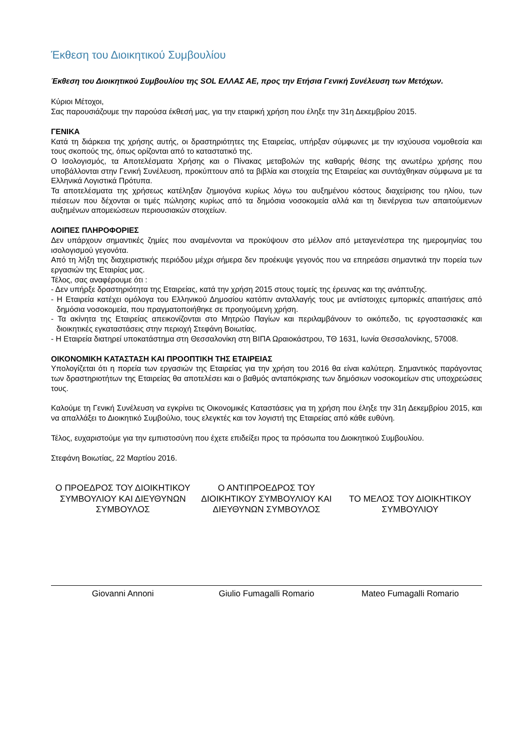Έκθεση του Διοικητικού Συμβουλίου
Έκθεση του Διοικητικού Συμβουλίου της SOL ΕΛΛΑΣ ΑΕ, προς την Ετήσια Γενική Συνέλευση των Μετόχων.
Κύριοι Μέτοχοι,
Σας παρουσιάζουμε την παρούσα έκθεσή μας, για την εταιρική χρήση που έληξε την 31η Δεκεμβρίου 2015.
ΓΕΝΙΚΑ
Κατά τη διάρκεια της χρήσης αυτής, οι δραστηριότητες της Εταιρείας, υπήρξαν σύμφωνες με την ισχύουσα νομοθεσία και τους σκοπούς της, όπως ορίζονται από το καταστατικό της.
Ο Ισολογισμός, τα Αποτελέσματα Χρήσης και ο Πίνακας μεταβολών της καθαρής θέσης της ανωτέρω χρήσης που υποβάλλονται στην Γενική Συνέλευση, προκύπτουν από τα βιβλία και στοιχεία της Εταιρείας και συντάχθηκαν σύμφωνα με τα Ελληνικά Λογιστικά Πρότυπα.
Τα αποτελέσματα της χρήσεως κατέληξαν ζημιογόνα κυρίως λόγω του αυξημένου κόστους διαχείρισης του ηλίου, των πιέσεων που δέχονται οι τιμές πώλησης κυρίως από τα δημόσια νοσοκομεία αλλά και τη διενέργεια των απαιτούμενων αυξημένων απομειώσεων περιουσιακών στοιχείων.
ΛΟΙΠΕΣ ΠΛΗΡΟΦΟΡΙΕΣ
Δεν υπάρχουν σημαντικές ζημίες που αναμένονται να προκύψουν στο μέλλον από μεταγενέστερα της ημερομηνίας του ισολογισμού γεγονότα.
Από τη λήξη της διαχειριστικής περιόδου μέχρι σήμερα δεν προέκυψε γεγονός που να επηρεάσει σημαντικά την πορεία των εργασιών της Εταιρίας μας.
Τέλος, σας αναφέρουμε ότι :
- Δεν υπήρξε δραστηριότητα της Εταιρείας, κατά την χρήση 2015 στους τομείς της έρευνας και της ανάπτυξης.
- Η Εταιρεία κατέχει ομόλογα του Ελληνικού Δημοσίου κατόπιν ανταλλαγής τους με αντίστοιχες εμπορικές απαιτήσεις από δημόσια νοσοκομεία, που πραγματοποιήθηκε σε προηγούμενη χρήση.
- Τα ακίνητα της Εταιρείας απεικονίζονται στο Μητρώο Παγίων και περιλαμβάνουν το οικόπεδο, τις εργοστασιακές και διοικητικές εγκαταστάσεις στην περιοχή Στεφάνη Βοιωτίας.
- Η Εταιρεία διατηρεί υποκατάστημα στη Θεσσαλονίκη στη ΒΙΠΑ Ωραιοκάστρου, ΤΘ 1631, Ιωνία Θεσσαλονίκης, 57008.
ΟΙΚΟΝΟΜΙΚΗ ΚΑΤΑΣΤΑΣΗ ΚΑΙ ΠΡΟΟΠΤΙΚΗ ΤΗΣ ΕΤΑΙΡΕΙΑΣ
Υπολογίζεται ότι η πορεία των εργασιών της Εταιρείας για την χρήση του 2016 θα είναι καλύτερη. Σημαντικός παράγοντας των δραστηριοτήτων της Εταιρείας θα αποτελέσει και ο βαθμός ανταπόκρισης των δημόσιων νοσοκομείων στις υποχρεώσεις τους.
Καλούμε τη Γενική Συνέλευση να εγκρίνει τις Οικονομικές Καταστάσεις για τη χρήση που έληξε την 31η Δεκεμβρίου 2015, και να απαλλάξει το Διοικητικό Συμβούλιο, τους ελεγκτές και τον λογιστή της Εταιρείας από κάθε ευθύνη.
Τέλος, ευχαριστούμε για την εμπιστοσύνη που έχετε επιδείξει προς τα πρόσωπα του Διοικητικού Συμβουλίου.
Στεφάνη Βοιωτίας, 22 Μαρτίου 2016.
Ο ΠΡΟΕΔΡΟΣ ΤΟΥ ΔΙΟΙΚΗΤΙΚΟΥ ΣΥΜΒΟΥΛΙΟΥ ΚΑΙ ΔΙΕΥΘΥΝΩΝ ΣΥΜΒΟΥΛΟΣ
Ο ΑΝΤΙΠΡΟΕΔΡΟΣ ΤΟΥ ΔΙΟΙΚΗΤΙΚΟΥ ΣΥΜΒΟΥΛΙΟΥ ΚΑΙ ΔΙΕΥΘΥΝΩΝ ΣΥΜΒΟΥΛΟΣ
ΤΟ ΜΕΛΟΣ ΤΟΥ ΔΙΟΙΚΗΤΙΚΟΥ ΣΥΜΒΟΥΛΙΟΥ
Giovanni Annoni Giulio Fumagalli Romario Mateo Fumagalli Romario